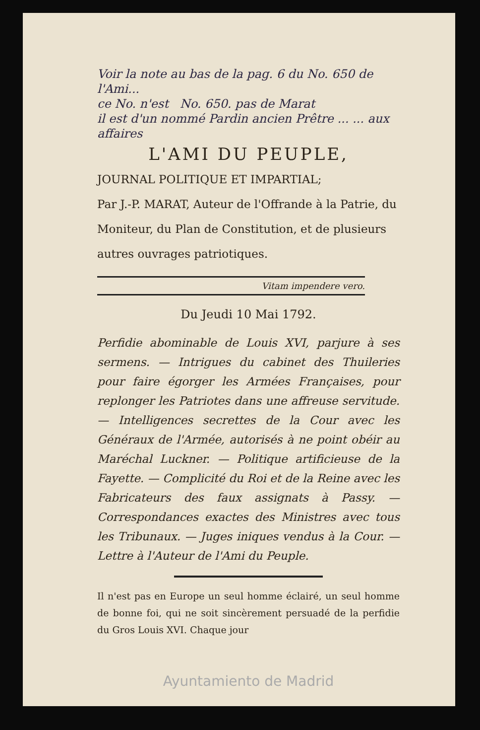Voir la note au bas de la pag. 6 du No. 650 de l'Ami...
ce No. n'est No. 650. pas de Marat
il est d'un nommé Pardin ancien Prêtre ... ... aux affaires
L'AMI DU PEUPLE,
JOURNAL POLITIQUE ET IMPARTIAL;
Par J.-P. MARAT, Auteur de l'Offrande à la Patrie, du Moniteur, du Plan de Constitution, et de plusieurs autres ouvrages patriotiques.
Vitam impendere vero.
Du Jeudi 10 Mai 1792.
Perfidie abominable de Louis XVI, parjure à ses sermens. — Intrigues du cabinet des Thuileries pour faire égorger les Armées Françaises, pour replonger les Patriotes dans une affreuse servitude. — Intelligences secrettes de la Cour avec les Généraux de l'Armée, autorisés à ne point obéir au Maréchal Luckner. — Politique artificieuse de la Fayette. — Complicité du Roi et de la Reine avec les Fabricateurs des faux assignats à Passy. — Correspondances exactes des Ministres avec tous les Tribunaux. — Juges iniques vendus à la Cour. — Lettre à l'Auteur de l'Ami du Peuple.
Il n'est pas en Europe un seul homme éclairé, un seul homme de bonne foi, qui ne soit sincèrement persuadé de la perfidie du Gros Louis XVI. Chaque jour
Ayuntamiento de Madrid